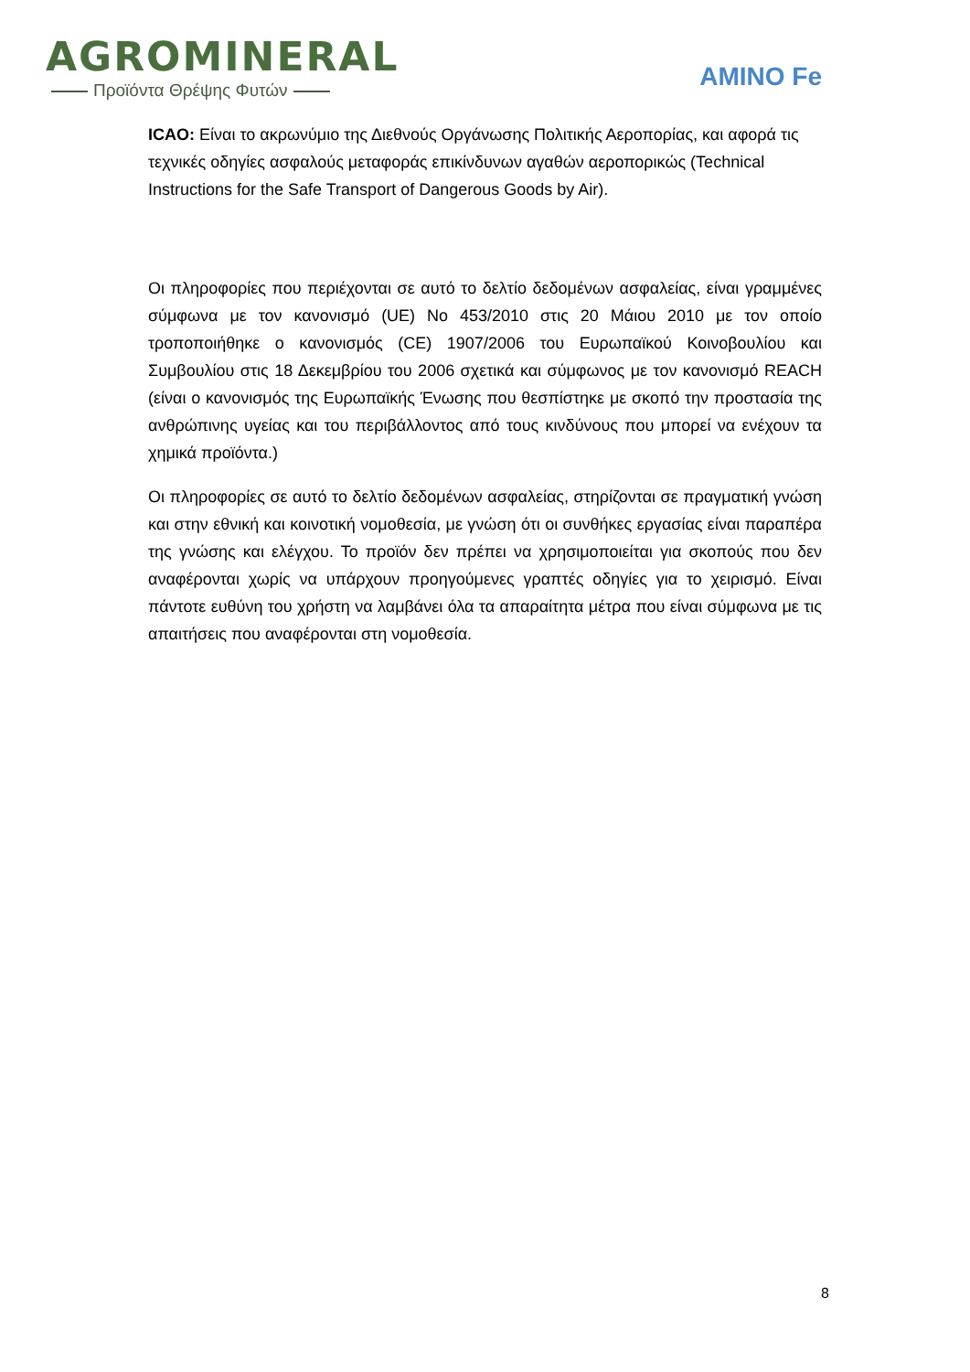AGROMINERAL
Προϊόντα Θρέψης Φυτών
AMINO Fe
ICAO: Είναι το ακρωνύμιο της Διεθνούς Οργάνωσης Πολιτικής Αεροπορίας, και αφορά τις τεχνικές οδηγίες ασφαλούς μεταφοράς επικίνδυνων αγαθών αεροπορικώς (Technical Instructions for the Safe Transport of Dangerous Goods by Air).
Οι πληροφορίες που περιέχονται σε αυτό το δελτίο δεδομένων ασφαλείας, είναι γραμμένες σύμφωνα με τον κανονισμό (UE) No 453/2010 στις 20 Μάιου 2010 με τον οποίο τροποποιήθηκε ο κανονισμός (CE) 1907/2006 του Ευρωπαϊκού Κοινοβουλίου και Συμβουλίου στις 18 Δεκεμβρίου του 2006 σχετικά και σύμφωνος με τον κανονισμό REACH (είναι ο κανονισμός της Ευρωπαϊκής Ένωσης που θεσπίστηκε με σκοπό την προστασία της ανθρώπινης υγείας και του περιβάλλοντος από τους κινδύνους που μπορεί να ενέχουν τα χημικά προϊόντα.)
Οι πληροφορίες σε αυτό το δελτίο δεδομένων ασφαλείας, στηρίζονται σε πραγματική γνώση και στην εθνική και κοινοτική νομοθεσία, με γνώση ότι οι συνθήκες εργασίας είναι παραπέρα της γνώσης και ελέγχου. Το προϊόν δεν πρέπει να χρησιμοποιείται για σκοπούς που δεν αναφέρονται χωρίς να υπάρχουν προηγούμενες γραπτές οδηγίες για το χειρισμό. Είναι πάντοτε ευθύνη του χρήστη να λαμβάνει όλα τα απαραίτητα μέτρα που είναι σύμφωνα με τις απαιτήσεις που αναφέρονται στη νομοθεσία.
8